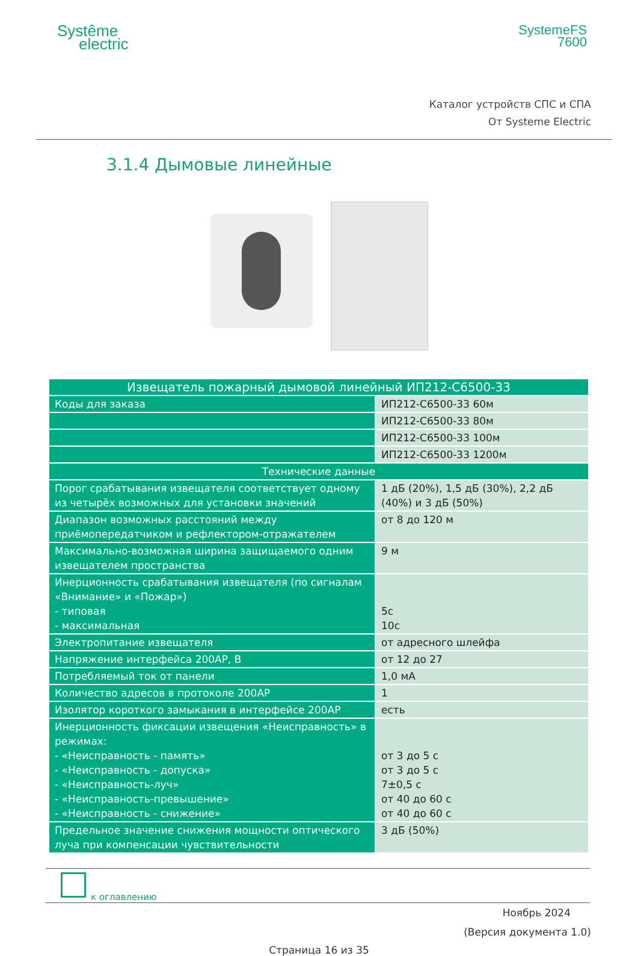Systême
electric
SystemeFS
7600
Каталог устройств СПС и СПА
От Systeme Electric
3.1.4 Дымовые линейные
| Извещатель пожарный дымовой линейный ИП212-С6500-33 | |
| --- | --- |
| Коды для заказа | ИП212-С6500-33 60м |
| | ИП212-С6500-33 80м |
| | ИП212-С6500-33 100м |
| | ИП212-С6500-33 1200м |
| Технические данные | |
| Порог срабатывания извещателя соответствует одному из четырёх возможных для установки значений | 1 дБ (20%), 1,5 дБ (30%), 2,2 дБ (40%) и 3 дБ (50%) |
| Диапазон возможных расстояний между приёмопередатчиком и рефлектором-отражателем | от 8 до 120 м |
| Максимально-возможная ширина защищаемого одним извещателем пространства | 9 м |
| Инерционность срабатывания извещателя (по сигналам «Внимание» и «Пожар») - типовая - максимальная | 5с 10с |
| Электропитание извещателя | от адресного шлейфа |
| Напряжение интерфейса 200АР, В | от 12 до 27 |
| Потребляемый ток от панели | 1,0 мА |
| Количество адресов в протоколе 200АР | 1 |
| Изолятор короткого замыкания в интерфейсе 200АР | есть |
| Инерционность фиксации извещения «Неисправность» в режимах: - «Неисправность - память» - «Неисправность - допуска» - «Неисправность-луч» - «Неисправность-превышение» - «Неисправность - снижение» | от 3 до 5 с от 3 до 5 с 7±0,5 с от 40 до 60 с от 40 до 60 с |
| Предельное значение снижения мощности оптического луча при компенсации чувствительности | 3 дБ (50%) |
к оглавлению
Ноябрь 2024
(Версия документа 1.0)
Страница 16 из 35